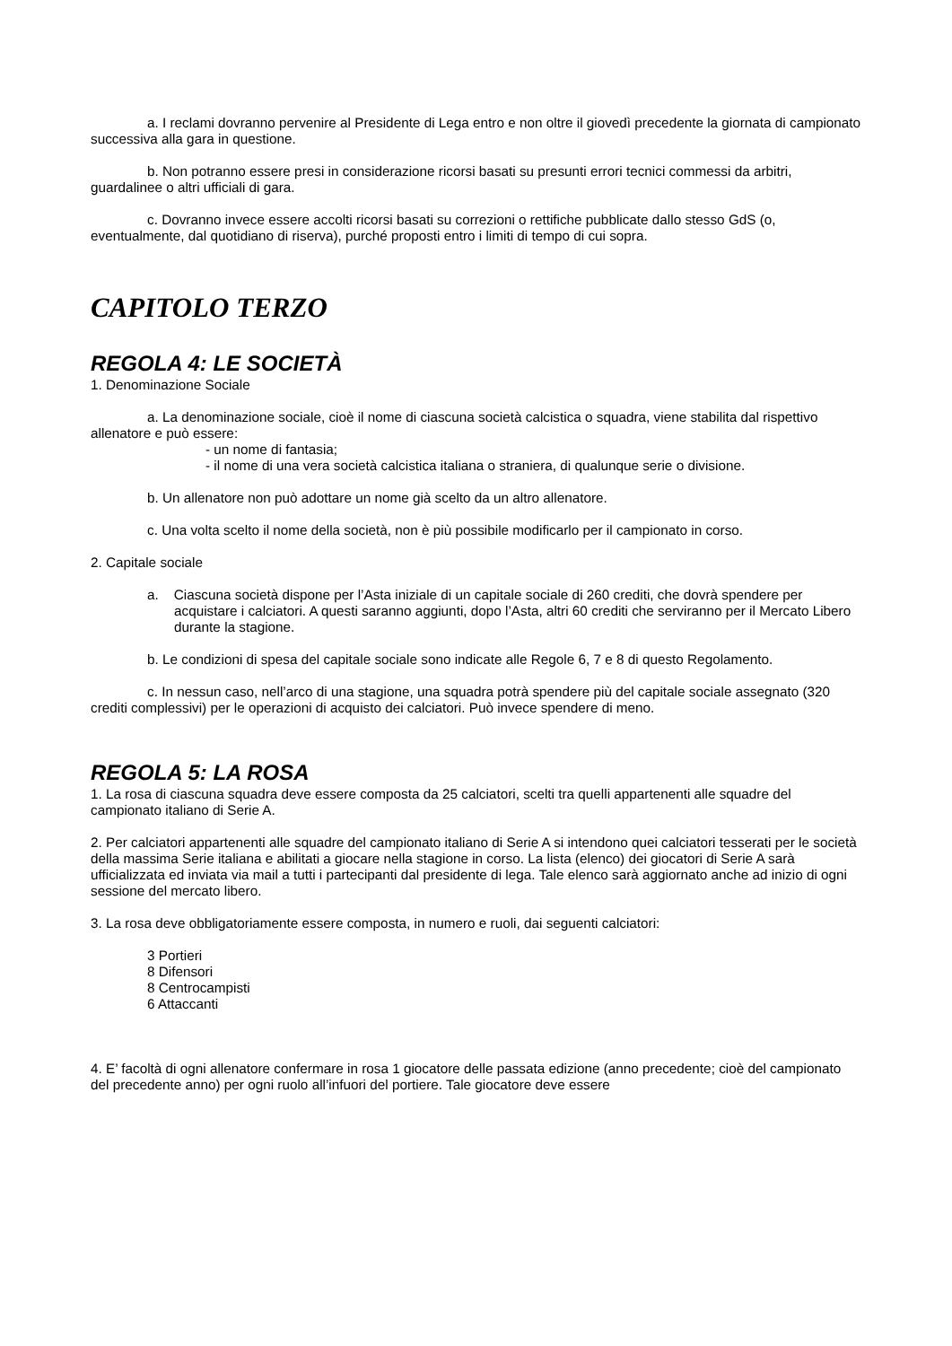a. I reclami dovranno pervenire al Presidente di Lega entro e non oltre il giovedì precedente la giornata di campionato successiva alla gara in questione.
b. Non potranno essere presi in considerazione ricorsi basati su presunti errori tecnici commessi da arbitri, guardalinee o altri ufficiali di gara.
c. Dovranno invece essere accolti ricorsi basati su correzioni o rettifiche pubblicate dallo stesso GdS (o, eventualmente, dal quotidiano di riserva), purché proposti entro i limiti di tempo di cui sopra.
CAPITOLO TERZO
REGOLA 4: LE SOCIETÀ
1. Denominazione Sociale
a. La denominazione sociale, cioè il nome di ciascuna società calcistica o squadra, viene stabilita dal rispettivo allenatore e può essere:
- un nome di fantasia;
- il nome di una vera società calcistica italiana o straniera, di qualunque serie o divisione.
b. Un allenatore non può adottare un nome già scelto da un altro allenatore.
c. Una volta scelto il nome della società, non è più possibile modificarlo per il campionato in corso.
2. Capitale sociale
a. Ciascuna società dispone per l’Asta iniziale di un capitale sociale di 260 crediti, che dovrà spendere per acquistare i calciatori. A questi saranno aggiunti, dopo l’Asta, altri 60 crediti che serviranno per il Mercato Libero durante la stagione.
b. Le condizioni di spesa del capitale sociale sono indicate alle Regole 6, 7 e 8 di questo Regolamento.
c. In nessun caso, nell’arco di una stagione, una squadra potrà spendere più del capitale sociale assegnato (320 crediti complessivi) per le operazioni di acquisto dei calciatori. Può invece spendere di meno.
REGOLA 5: LA ROSA
1. La rosa di ciascuna squadra deve essere composta da 25 calciatori, scelti tra quelli appartenenti alle squadre del campionato italiano di Serie A.
2. Per calciatori appartenenti alle squadre del campionato italiano di Serie A si intendono quei calciatori tesserati per le società della massima Serie italiana e abilitati a giocare nella stagione in corso. La lista (elenco) dei giocatori di Serie A sarà ufficializzata ed inviata via mail a tutti i partecipanti dal presidente di lega. Tale elenco sarà aggiornato anche ad inizio di ogni sessione del mercato libero.
3. La rosa deve obbligatoriamente essere composta, in numero e ruoli, dai seguenti calciatori:
3 Portieri
8 Difensori
8 Centrocampisti
6 Attaccanti
4. E’ facoltà di ogni allenatore confermare in rosa 1 giocatore delle passata edizione (anno precedente; cioè del campionato del precedente anno) per ogni ruolo all’infuori del portiere. Tale giocatore deve essere